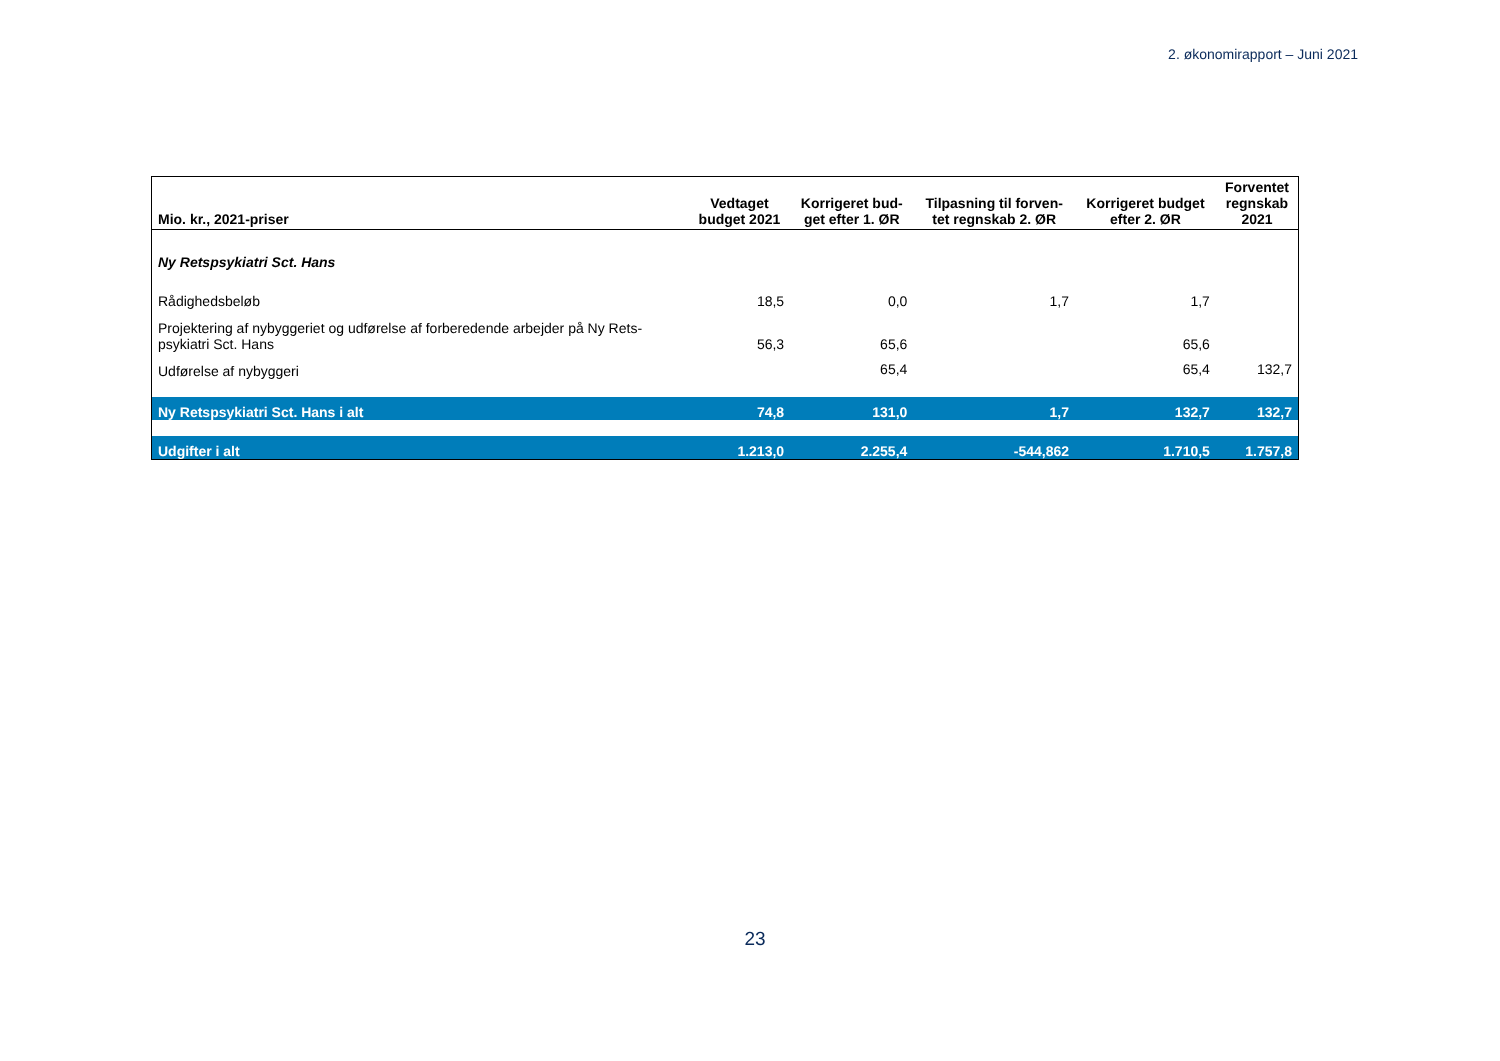2. økonomirapport – Juni 2021
| Mio. kr., 2021-priser | Vedtaget budget 2021 | Korrigeret bud- get efter 1. ØR | Tilpasning til forven- tet regnskab 2. ØR | Korrigeret budget efter 2. ØR | Forventet regnskab 2021 |
| --- | --- | --- | --- | --- | --- |
| Ny Retspsykiatri Sct. Hans | | | | | |
| Rådighedsbeløb | 18,5 | 0,0 | 1,7 | 1,7 | |
| Projektering af nybyggeriet og udførelse af forberedende arbejder på Ny Rets- psykiatri Sct. Hans | 56,3 | 65,6 | | 65,6 | |
| Udførelse af nybyggeri | | 65,4 | | 65,4 | 132,7 |
| Ny Retspsykiatri Sct. Hans i alt | 74,8 | 131,0 | 1,7 | 132,7 | 132,7 |
| Udgifter i alt | 1.213,0 | 2.255,4 | -544,862 | 1.710,5 | 1.757,8 |
23